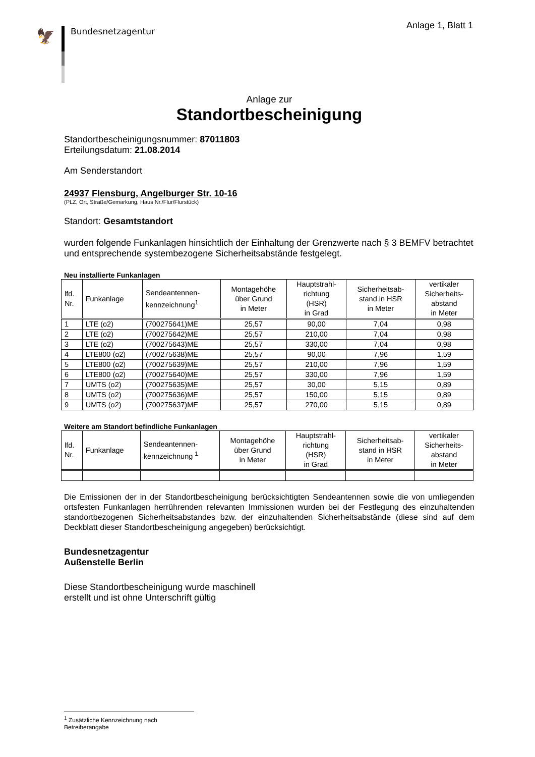🦅
Bundesnetzagentur
Anlage 1, Blatt 1
Anlage zur
Standortbescheinigung
Standortbescheinigungsnummer: 87011803
Erteilungsdatum: 21.08.2014
Am Senderstandort
24937 Flensburg, Angelburger Str. 10-16
(PLZ, Ort, Straße/Gemarkung, Haus Nr./Flur/Flurstück)
Standort: Gesamtstandort
wurden folgende Funkanlagen hinsichtlich der Einhaltung der Grenzwerte nach § 3 BEMFV betrachtet und entsprechende systembezogene Sicherheitsabstände festgelegt.
Neu installierte Funkanlagen
| lfd. Nr. | Funkanlage | Sendeantennen- kennzeichnung<sup>1</sup> | Montagehöhe über Grund in Meter | Hauptstrahl- richtung (HSR) in Grad | Sicherheitsab- stand in HSR in Meter | vertikaler Sicherheits- abstand in Meter |
| --- | --- | --- | --- | --- | --- | --- |
| 1 | LTE (o2) | (700275641)ME | 25,57 | 90,00 | 7,04 | 0,98 |
| 2 | LTE (o2) | (700275642)ME | 25,57 | 210,00 | 7,04 | 0,98 |
| 3 | LTE (o2) | (700275643)ME | 25,57 | 330,00 | 7,04 | 0,98 |
| 4 | LTE800 (o2) | (700275638)ME | 25,57 | 90,00 | 7,96 | 1,59 |
| 5 | LTE800 (o2) | (700275639)ME | 25,57 | 210,00 | 7,96 | 1,59 |
| 6 | LTE800 (o2) | (700275640)ME | 25,57 | 330,00 | 7,96 | 1,59 |
| 7 | UMTS (o2) | (700275635)ME | 25,57 | 30,00 | 5,15 | 0,89 |
| 8 | UMTS (o2) | (700275636)ME | 25,57 | 150,00 | 5,15 | 0,89 |
| 9 | UMTS (o2) | (700275637)ME | 25,57 | 270,00 | 5,15 | 0,89 |
Weitere am Standort befindliche Funkanlagen
| lfd. Nr. | Funkanlage | Sendeantennen- kennzeichnung <sup>1</sup> | Montagehöhe über Grund in Meter | Hauptstrahl- richtung (HSR) in Grad | Sicherheitsab- stand in HSR in Meter | vertikaler Sicherheits- abstand in Meter |
| --- | --- | --- | --- | --- | --- | --- |
Die Emissionen der in der Standortbescheinigung berücksichtigten Sendeantennen sowie die von umliegenden ortsfesten Funkanlagen herrührenden relevanten Immissionen wurden bei der Festlegung des einzuhaltenden standortbezogenen Sicherheitsabstandes bzw. der einzuhaltenden Sicherheitsabstände (diese sind auf dem Deckblatt dieser Standortbescheinigung angegeben) berücksichtigt.
Bundesnetzagentur
Außenstelle Berlin
Diese Standortbescheinigung wurde maschinell
erstellt und ist ohne Unterschrift gültig
<sup>1</sup> Zusätzliche Kennzeichnung nach Betreiberangabe